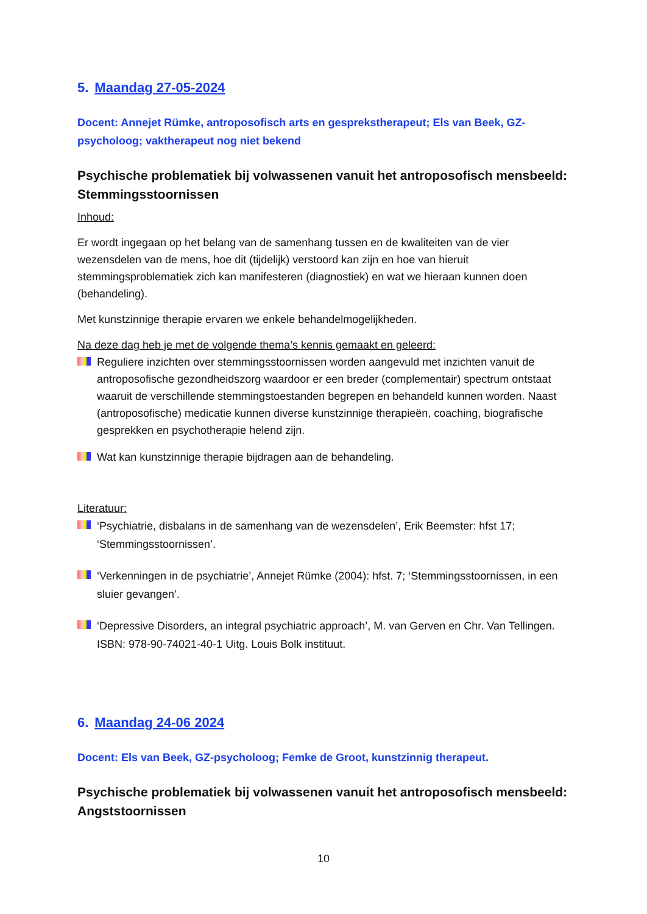5. Maandag 27-05-2024
Docent: Annejet Rümke, antroposofisch arts en gesprekstherapeut; Els van Beek, GZ-psycholoog; vaktherapeut nog niet bekend
Psychische problematiek bij volwassenen vanuit het antroposofisch mensbeeld: Stemmingsstoornissen
Inhoud:
Er wordt ingegaan op het belang van de samenhang tussen en de kwaliteiten van de vier wezensdelen van de mens, hoe dit (tijdelijk) verstoord kan zijn en hoe van hieruit stemmingsproblematiek zich kan manifesteren (diagnostiek) en wat we hieraan kunnen doen (behandeling).
Met kunstzinnige therapie ervaren we enkele behandelmogelijkheden.
Na deze dag heb je met de volgende thema’s kennis gemaakt en geleerd:
Reguliere inzichten over stemmingsstoornissen worden aangevuld met inzichten vanuit de antroposofische gezondheidszorg waardoor er een breder (complementair) spectrum ontstaat waaruit de verschillende stemmingstoestanden begrepen en behandeld kunnen worden. Naast (antroposofische) medicatie kunnen diverse kunstzinnige therapieën, coaching, biografische gesprekken en psychotherapie helend zijn.
Wat kan kunstzinnige therapie bijdragen aan de behandeling.
Literatuur:
‘Psychiatrie, disbalans in de samenhang van de wezensdelen’, Erik Beemster: hfst 17; ‘Stemmingsstoornissen’.
‘Verkenningen in de psychiatrie’, Annejet Rümke (2004): hfst. 7; ‘Stemmingsstoornissen, in een sluier gevangen’.
‘Depressive Disorders, an integral psychiatric approach’, M. van Gerven en Chr. Van Tellingen. ISBN: 978-90-74021-40-1 Uitg. Louis Bolk instituut.
6. Maandag 24-06 2024
Docent: Els van Beek, GZ-psycholoog; Femke de Groot, kunstzinnig therapeut.
Psychische problematiek bij volwassenen vanuit het antroposofisch mensbeeld: Angststoornissen
10